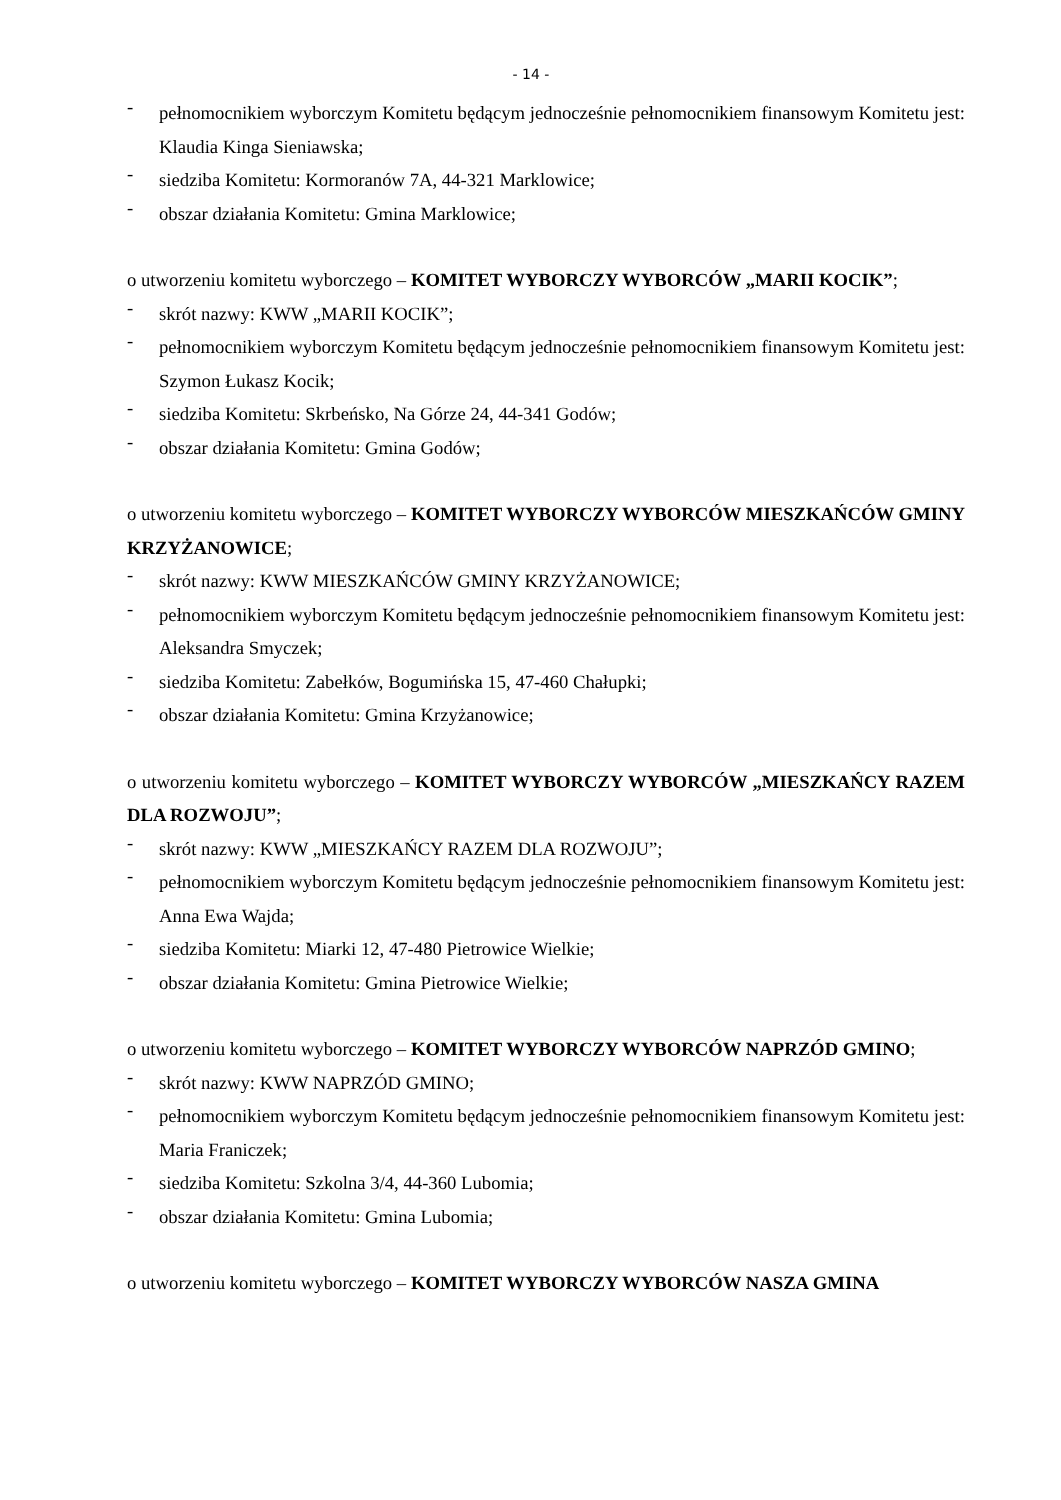- 14 -
- pełnomocnikiem wyborczym Komitetu będącym jednocześnie pełnomocnikiem finansowym Komitetu jest: Klaudia Kinga Sieniawska;
- siedziba Komitetu: Kormoranów 7A, 44-321 Marklowice;
- obszar działania Komitetu: Gmina Marklowice;
o utworzeniu komitetu wyborczego – KOMITET WYBORCZY WYBORCÓW „MARII KOCIK”;
- skrót nazwy: KWW „MARII KOCIK”;
- pełnomocnikiem wyborczym Komitetu będącym jednocześnie pełnomocnikiem finansowym Komitetu jest: Szymon Łukasz Kocik;
- siedziba Komitetu: Skrbeńsko, Na Górze 24, 44-341 Godów;
- obszar działania Komitetu: Gmina Godów;
o utworzeniu komitetu wyborczego – KOMITET WYBORCZY WYBORCÓW MIESZKAŃCÓW GMINY KRZYŻANOWICE;
- skrót nazwy: KWW MIESZKAŃCÓW GMINY KRZYŻANOWICE;
- pełnomocnikiem wyborczym Komitetu będącym jednocześnie pełnomocnikiem finansowym Komitetu jest: Aleksandra Smyczek;
- siedziba Komitetu: Zabełków, Bogumińska 15, 47-460 Chałupki;
- obszar działania Komitetu: Gmina Krzyżanowice;
o utworzeniu komitetu wyborczego – KOMITET WYBORCZY WYBORCÓW „MIESZKAŃCY RAZEM DLA ROZWOJU”;
- skrót nazwy: KWW „MIESZKAŃCY RAZEM DLA ROZWOJU”;
- pełnomocnikiem wyborczym Komitetu będącym jednocześnie pełnomocnikiem finansowym Komitetu jest: Anna Ewa Wajda;
- siedziba Komitetu: Miarki 12, 47-480 Pietrowice Wielkie;
- obszar działania Komitetu: Gmina Pietrowice Wielkie;
o utworzeniu komitetu wyborczego – KOMITET WYBORCZY WYBORCÓW NAPRZÓD GMINO;
- skrót nazwy: KWW NAPRZÓD GMINO;
- pełnomocnikiem wyborczym Komitetu będącym jednocześnie pełnomocnikiem finansowym Komitetu jest: Maria Franiczek;
- siedziba Komitetu: Szkolna 3/4, 44-360 Lubomia;
- obszar działania Komitetu: Gmina Lubomia;
o utworzeniu komitetu wyborczego – KOMITET WYBORCZY WYBORCÓW NASZA GMINA